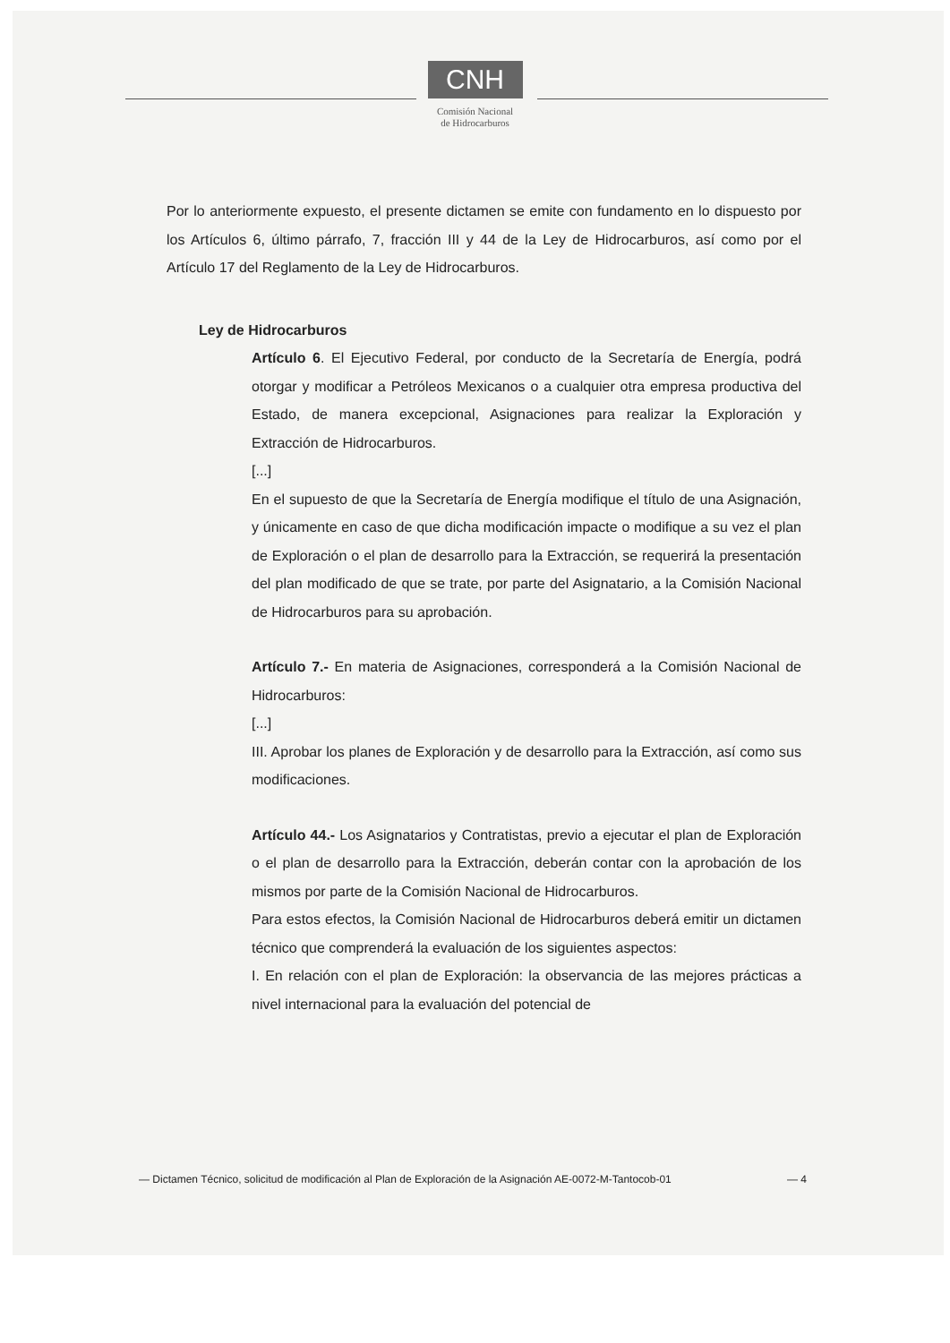CNH
Comisión Nacional
de Hidrocarburos
Por lo anteriormente expuesto, el presente dictamen se emite con fundamento en lo dispuesto por los Artículos 6, último párrafo, 7, fracción III y 44 de la Ley de Hidrocarburos, así como por el Artículo 17 del Reglamento de la Ley de Hidrocarburos.
Ley de Hidrocarburos
Artículo 6. El Ejecutivo Federal, por conducto de la Secretaría de Energía, podrá otorgar y modificar a Petróleos Mexicanos o a cualquier otra empresa productiva del Estado, de manera excepcional, Asignaciones para realizar la Exploración y Extracción de Hidrocarburos.
[...]
En el supuesto de que la Secretaría de Energía modifique el título de una Asignación, y únicamente en caso de que dicha modificación impacte o modifique a su vez el plan de Exploración o el plan de desarrollo para la Extracción, se requerirá la presentación del plan modificado de que se trate, por parte del Asignatario, a la Comisión Nacional de Hidrocarburos para su aprobación.
Artículo 7.- En materia de Asignaciones, corresponderá a la Comisión Nacional de Hidrocarburos:
[...]
III. Aprobar los planes de Exploración y de desarrollo para la Extracción, así como sus modificaciones.
Artículo 44.- Los Asignatarios y Contratistas, previo a ejecutar el plan de Exploración o el plan de desarrollo para la Extracción, deberán contar con la aprobación de los mismos por parte de la Comisión Nacional de Hidrocarburos.
Para estos efectos, la Comisión Nacional de Hidrocarburos deberá emitir un dictamen técnico que comprenderá la evaluación de los siguientes aspectos:
I. En relación con el plan de Exploración: la observancia de las mejores prácticas a nivel internacional para la evaluación del potencial de
— Dictamen Técnico, solicitud de modificación al Plan de Exploración de la Asignación AE-0072-M-Tantocob-01 — 4